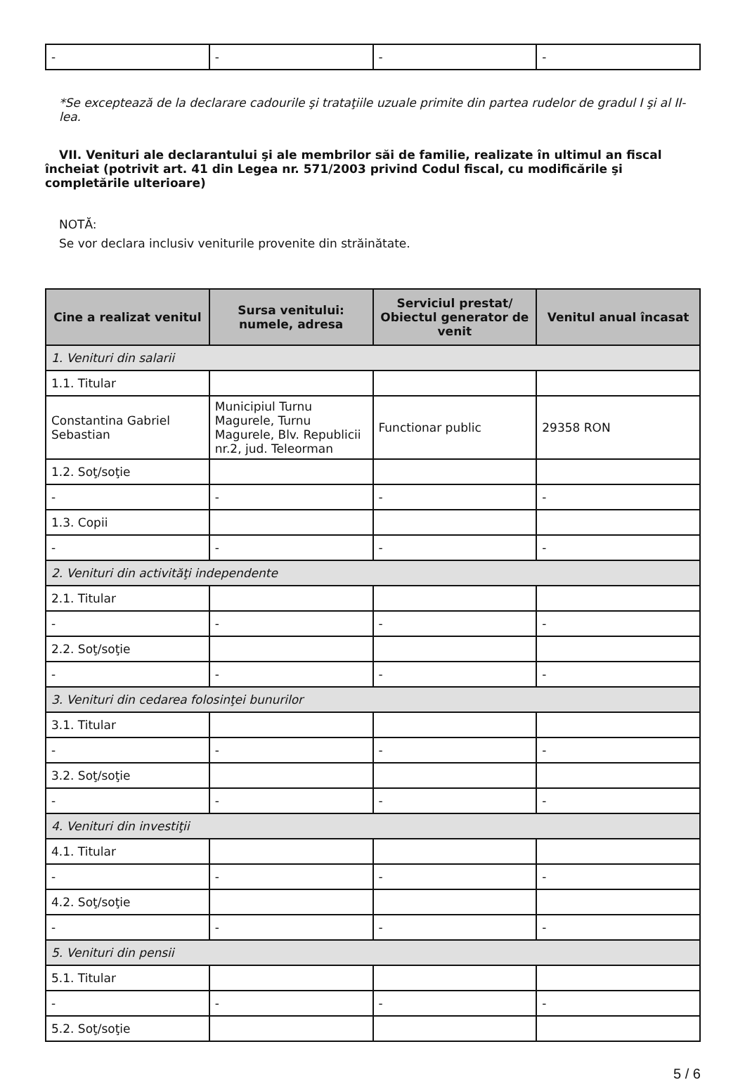| - | - | - | - |
*Se exceptează de la declarare cadourile şi trataţiile uzuale primite din partea rudelor de gradul I şi al II-lea.
VII. Venituri ale declarantului şi ale membrilor săi de familie, realizate în ultimul an fiscal încheiat (potrivit art. 41 din Legea nr. 571/2003 privind Codul fiscal, cu modificările şi completările ulterioare)
NOTĂ:
Se vor declara inclusiv veniturile provenite din străinătate.
| Cine a realizat venitul | Sursa venitului: numele, adresa | Serviciul prestat/ Obiectul generator de venit | Venitul anual încasat |
| --- | --- | --- | --- |
| 1. Venituri din salarii | | | |
| 1.1. Titular | | | |
| Constantina Gabriel Sebastian | Municipiul Turnu Magurele, Turnu Magurele, Blv. Republicii nr.2, jud. Teleorman | Functionar public | 29358 RON |
| 1.2. Soţ/soţie | | | |
| - | - | - | - |
| 1.3. Copii | | | |
| - | - | - | - |
| 2. Venituri din activităţi independente | | | |
| 2.1. Titular | | | |
| - | - | - | - |
| 2.2. Soţ/soţie | | | |
| - | - | - | - |
| 3. Venituri din cedarea folosinţei bunurilor | | | |
| 3.1. Titular | | | |
| - | - | - | - |
| 3.2. Soţ/soţie | | | |
| - | - | - | - |
| 4. Venituri din investiţii | | | |
| 4.1. Titular | | | |
| - | - | - | - |
| 4.2. Soţ/soţie | | | |
| - | - | - | - |
| 5. Venituri din pensii | | | |
| 5.1. Titular | | | |
| - | - | - | - |
| 5.2. Soţ/soţie | | | |
5 / 6